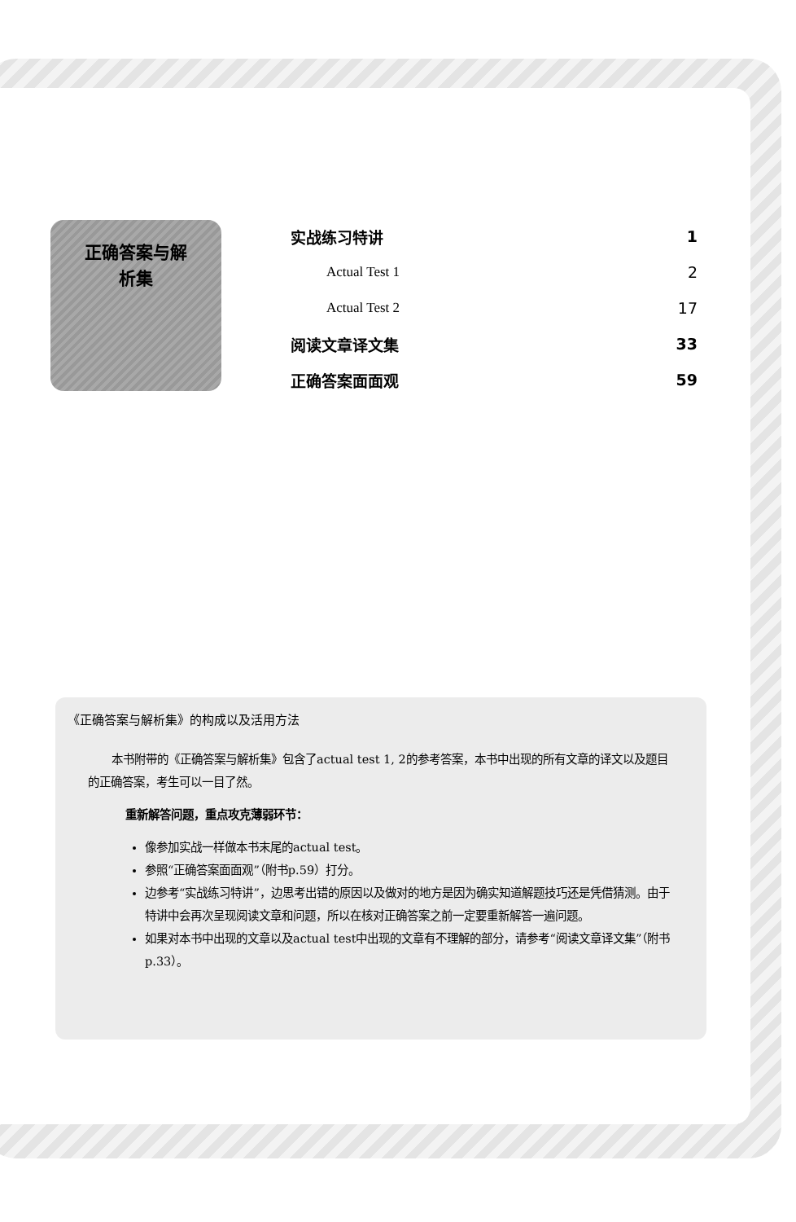正确答案与解
析集
实战练习特讲 1
Actual Test 1 2
Actual Test 2 17
阅读文章译文集 33
正确答案面面观 59
《正确答案与解析集》的构成以及活用方法
本书附带的《正确答案与解析集》包含了actual test 1, 2的参考答案，本书中出现的所有文章的译文以及题目的正确答案，考生可以一目了然。
重新解答问题，重点攻克薄弱环节：
像参加实战一样做本书末尾的actual test。
参照“正确答案面面观”（附书p.59）打分。
边参考“实战练习特讲”，边思考出错的原因以及做对的地方是因为确实知道解题技巧还是凭借猜测。由于特讲中会再次呈现阅读文章和问题，所以在核对正确答案之前一定要重新解答一遍问题。
如果对本书中出现的文章以及actual test中出现的文章有不理解的部分，请参考“阅读文章译文集”（附书p.33）。